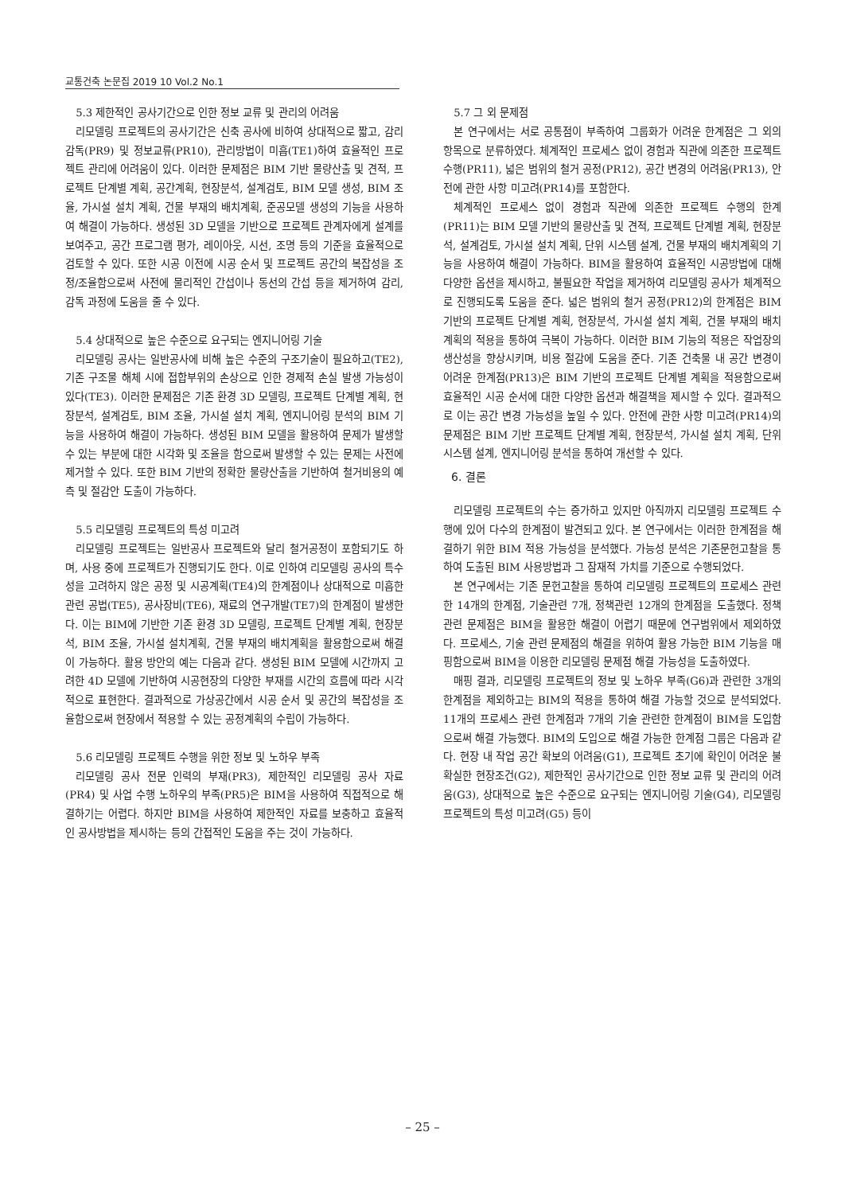교통건축 논문집 2019 10 Vol.2 No.1
5.3 제한적인 공사기간으로 인한 정보 교류 및 관리의 어려움
리모델링 프로젝트의 공사기간은 신축 공사에 비하여 상대적으로 짧고, 감리 감독(PR9) 및 정보교류(PR10), 관리방법이 미흡(TE1)하여 효율적인 프로젝트 관리에 어려움이 있다. 이러한 문제점은 BIM 기반 물량산출 및 견적, 프로젝트 단계별 계획, 공간계획, 현장분석, 설계검토, BIM 모델 생성, BIM 조율, 가시설 설치 계획, 건물 부재의 배치계획, 준공모델 생성의 기능을 사용하여 해결이 가능하다. 생성된 3D 모델을 기반으로 프로젝트 관계자에게 설계를 보여주고, 공간 프로그램 평가, 레이아웃, 시선, 조명 등의 기준을 효율적으로 검토할 수 있다. 또한 시공 이전에 시공 순서 및 프로젝트 공간의 복잡성을 조정/조율함으로써 사전에 물리적인 간섭이나 동선의 간섭 등을 제거하여 감리, 감독 과정에 도움을 줄 수 있다.
5.4 상대적으로 높은 수준으로 요구되는 엔지니어링 기술
리모델링 공사는 일반공사에 비해 높은 수준의 구조기술이 필요하고(TE2), 기존 구조물 해체 시에 접합부위의 손상으로 인한 경제적 손실 발생 가능성이 있다(TE3). 이러한 문제점은 기존 환경 3D 모델링, 프로젝트 단계별 계획, 현장분석, 설계검토, BIM 조율, 가시설 설치 계획, 엔지니어링 분석의 BIM 기능을 사용하여 해결이 가능하다. 생성된 BIM 모델을 활용하여 문제가 발생할 수 있는 부분에 대한 시각화 및 조율을 함으로써 발생할 수 있는 문제는 사전에 제거할 수 있다. 또한 BIM 기반의 정확한 물량산출을 기반하여 철거비용의 예측 및 절감안 도출이 가능하다.
5.5 리모델링 프로젝트의 특성 미고려
리모델링 프로젝트는 일반공사 프로젝트와 달리 철거공정이 포함되기도 하며, 사용 중에 프로젝트가 진행되기도 한다. 이로 인하여 리모델링 공사의 특수성을 고려하지 않은 공정 및 시공계획(TE4)의 한계점이나 상대적으로 미흡한 관련 공법(TE5), 공사장비(TE6), 재료의 연구개발(TE7)의 한계점이 발생한다. 이는 BIM에 기반한 기존 환경 3D 모델링, 프로젝트 단계별 계획, 현장분석, BIM 조율, 가시설 설치계획, 건물 부재의 배치계획을 활용함으로써 해결이 가능하다. 활용 방안의 예는 다음과 같다. 생성된 BIM 모델에 시간까지 고려한 4D 모델에 기반하여 시공현장의 다양한 부재를 시간의 흐름에 따라 시각적으로 표현한다. 결과적으로 가상공간에서 시공 순서 및 공간의 복잡성을 조율함으로써 현장에서 적용할 수 있는 공정계획의 수립이 가능하다.
5.6 리모델링 프로젝트 수행을 위한 정보 및 노하우 부족
리모델링 공사 전문 인력의 부재(PR3), 제한적인 리모델링 공사 자료(PR4) 및 사업 수행 노하우의 부족(PR5)은 BIM을 사용하여 직접적으로 해결하기는 어렵다. 하지만 BIM을 사용하여 제한적인 자료를 보충하고 효율적인 공사방법을 제시하는 등의 간접적인 도움을 주는 것이 가능하다.
5.7 그 외 문제점
본 연구에서는 서로 공통점이 부족하여 그룹화가 어려운 한계점은 그 외의 항목으로 분류하였다. 체계적인 프로세스 없이 경험과 직관에 의존한 프로젝트 수행(PR11), 넓은 범위의 철거 공정(PR12), 공간 변경의 어려움(PR13), 안전에 관한 사항 미고려(PR14)를 포함한다.
체계적인 프로세스 없이 경험과 직관에 의존한 프로젝트 수행의 한계(PR11)는 BIM 모델 기반의 물량산출 및 견적, 프로젝트 단계별 계획, 현장분석, 설계검토, 가시설 설치 계획, 단위 시스템 설계, 건물 부재의 배치계획의 기능을 사용하여 해결이 가능하다. BIM을 활용하여 효율적인 시공방법에 대해 다양한 옵션을 제시하고, 불필요한 작업을 제거하여 리모델링 공사가 체계적으로 진행되도록 도움을 준다. 넓은 범위의 철거 공정(PR12)의 한계점은 BIM 기반의 프로젝트 단계별 계획, 현장분석, 가시설 설치 계획, 건물 부재의 배치계획의 적용을 통하여 극복이 가능하다. 이러한 BIM 기능의 적용은 작업장의 생산성을 향상시키며, 비용 절감에 도움을 준다. 기존 건축물 내 공간 변경이 어려운 한계점(PR13)은 BIM 기반의 프로젝트 단계별 계획을 적용함으로써 효율적인 시공 순서에 대한 다양한 옵션과 해결책을 제시할 수 있다. 결과적으로 이는 공간 변경 가능성을 높일 수 있다. 안전에 관한 사항 미고려(PR14)의 문제점은 BIM 기반 프로젝트 단계별 계획, 현장분석, 가시설 설치 계획, 단위 시스템 설계, 엔지니어링 분석을 통하여 개선할 수 있다.
6. 결론
리모델링 프로젝트의 수는 증가하고 있지만 아직까지 리모델링 프로젝트 수행에 있어 다수의 한계점이 발견되고 있다. 본 연구에서는 이러한 한계점을 해결하기 위한 BIM 적용 가능성을 분석했다. 가능성 분석은 기존문헌고찰을 통하여 도출된 BIM 사용방법과 그 잠재적 가치를 기준으로 수행되었다.
본 연구에서는 기존 문헌고찰을 통하여 리모델링 프로젝트의 프로세스 관련한 14개의 한계점, 기술관련 7개, 정책관련 12개의 한계점을 도출했다. 정책 관련 문제점은 BIM을 활용한 해결이 어렵기 때문에 연구범위에서 제외하였다. 프로세스, 기술 관련 문제점의 해결을 위하여 활용 가능한 BIM 기능을 매핑함으로써 BIM을 이용한 리모델링 문제점 해결 가능성을 도출하였다.
매핑 결과, 리모델링 프로젝트의 정보 및 노하우 부족(G6)과 관련한 3개의 한계점을 제외하고는 BIM의 적용을 통하여 해결 가능할 것으로 분석되었다. 11개의 프로세스 관련 한계점과 7개의 기술 관련한 한계점이 BIM을 도입함으로써 해결 가능했다. BIM의 도입으로 해결 가능한 한계점 그룹은 다음과 같다. 현장 내 작업 공간 확보의 어려움(G1), 프로젝트 초기에 확인이 어려운 불확실한 현장조건(G2), 제한적인 공사기간으로 인한 정보 교류 및 관리의 어려움(G3), 상대적으로 높은 수준으로 요구되는 엔지니어링 기술(G4), 리모델링 프로젝트의 특성 미고려(G5) 등이
– 25 –